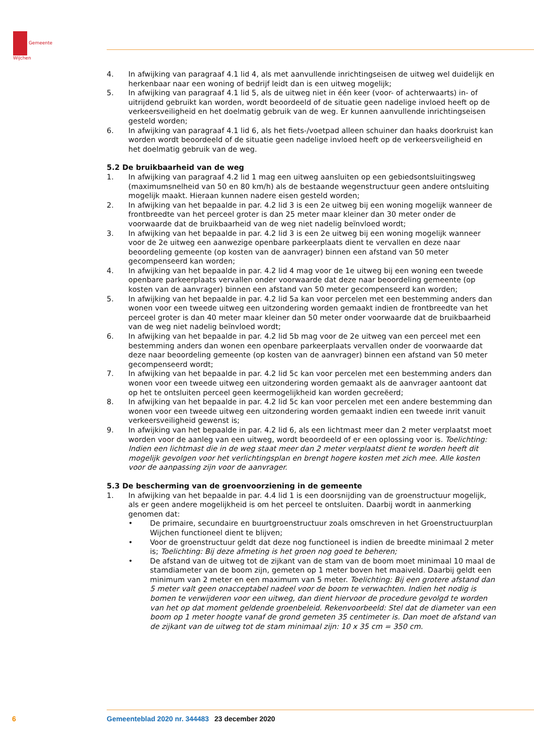Gemeente
Wijchen
4. In afwijking van paragraaf 4.1 lid 4, als met aanvullende inrichtingseisen de uitweg wel duidelijk en herkenbaar naar een woning of bedrijf leidt dan is een uitweg mogelijk;
5. In afwijking van paragraaf 4.1 lid 5, als de uitweg niet in één keer (voor- of achterwaarts) in- of uitrijdend gebruikt kan worden, wordt beoordeeld of de situatie geen nadelige invloed heeft op de verkeersveiligheid en het doelmatig gebruik van de weg. Er kunnen aanvullende inrichtingseisen gesteld worden;
6. In afwijking van paragraaf 4.1 lid 6, als het fiets-/voetpad alleen schuiner dan haaks doorkruist kan worden wordt beoordeeld of de situatie geen nadelige invloed heeft op de verkeersveiligheid en het doelmatig gebruik van de weg.
5.2 De bruikbaarheid van de weg
1. In afwijking van paragraaf 4.2 lid 1 mag een uitweg aansluiten op een gebiedsontsluitingsweg (maximumsnelheid van 50 en 80 km/h) als de bestaande wegenstructuur geen andere ontsluiting mogelijk maakt. Hieraan kunnen nadere eisen gesteld worden;
2. In afwijking van het bepaalde in par. 4.2 lid 3 is een 2e uitweg bij een woning mogelijk wanneer de frontbreedte van het perceel groter is dan 25 meter maar kleiner dan 30 meter onder de voorwaarde dat de bruikbaarheid van de weg niet nadelig beïnvloed wordt;
3. In afwijking van het bepaalde in par. 4.2 lid 3 is een 2e uitweg bij een woning mogelijk wanneer voor de 2e uitweg een aanwezige openbare parkeerplaats dient te vervallen en deze naar beoordeling gemeente (op kosten van de aanvrager) binnen een afstand van 50 meter gecompenseerd kan worden;
4. In afwijking van het bepaalde in par. 4.2 lid 4 mag voor de 1e uitweg bij een woning een tweede openbare parkeerplaats vervallen onder voorwaarde dat deze naar beoordeling gemeente (op kosten van de aanvrager) binnen een afstand van 50 meter gecompenseerd kan worden;
5. In afwijking van het bepaalde in par. 4.2 lid 5a kan voor percelen met een bestemming anders dan wonen voor een tweede uitweg een uitzondering worden gemaakt indien de frontbreedte van het perceel groter is dan 40 meter maar kleiner dan 50 meter onder voorwaarde dat de bruikbaarheid van de weg niet nadelig beïnvloed wordt;
6. In afwijking van het bepaalde in par. 4.2 lid 5b mag voor de 2e uitweg van een perceel met een bestemming anders dan wonen een openbare parkeerplaats vervallen onder de voorwaarde dat deze naar beoordeling gemeente (op kosten van de aanvrager) binnen een afstand van 50 meter gecompenseerd wordt;
7. In afwijking van het bepaalde in par. 4.2 lid 5c kan voor percelen met een bestemming anders dan wonen voor een tweede uitweg een uitzondering worden gemaakt als de aanvrager aantoont dat op het te ontsluiten perceel geen keermogelijkheid kan worden gecreëerd;
8. In afwijking van het bepaalde in par. 4.2 lid 5c kan voor percelen met een andere bestemming dan wonen voor een tweede uitweg een uitzondering worden gemaakt indien een tweede inrit vanuit verkeersveiligheid gewenst is;
9. In afwijking van het bepaalde in par. 4.2 lid 6, als een lichtmast meer dan 2 meter verplaatst moet worden voor de aanleg van een uitweg, wordt beoordeeld of er een oplossing voor is. Toelichting: Indien een lichtmast die in de weg staat meer dan 2 meter verplaatst dient te worden heeft dit mogelijk gevolgen voor het verlichtingsplan en brengt hogere kosten met zich mee. Alle kosten voor de aanpassing zijn voor de aanvrager.
5.3 De bescherming van de groenvoorziening in de gemeente
1. In afwijking van het bepaalde in par. 4.4 lid 1 is een doorsnijding van de groenstructuur mogelijk, als er geen andere mogelijkheid is om het perceel te ontsluiten. Daarbij wordt in aanmerking genomen dat:
• De primaire, secundaire en buurtgroenstructuur zoals omschreven in het Groenstructuurplan Wijchen functioneel dient te blijven;
• Voor de groenstructuur geldt dat deze nog functioneel is indien de breedte minimaal 2 meter is; Toelichting: Bij deze afmeting is het groen nog goed te beheren;
• De afstand van de uitweg tot de zijkant van de stam van de boom moet minimaal 10 maal de stamdiameter van de boom zijn, gemeten op 1 meter boven het maaiveld. Daarbij geldt een minimum van 2 meter en een maximum van 5 meter. Toelichting: Bij een grotere afstand dan 5 meter valt geen onacceptabel nadeel voor de boom te verwachten. Indien het nodig is bomen te verwijderen voor een uitweg, dan dient hiervoor de procedure gevolgd te worden van het op dat moment geldende groenbeleid. Rekenvoorbeeld: Stel dat de diameter van een boom op 1 meter hoogte vanaf de grond gemeten 35 centimeter is. Dan moet de afstand van de zijkant van de uitweg tot de stam minimaal zijn: 10 x 35 cm = 350 cm.
6 Gemeenteblad 2020 nr. 344483 23 december 2020